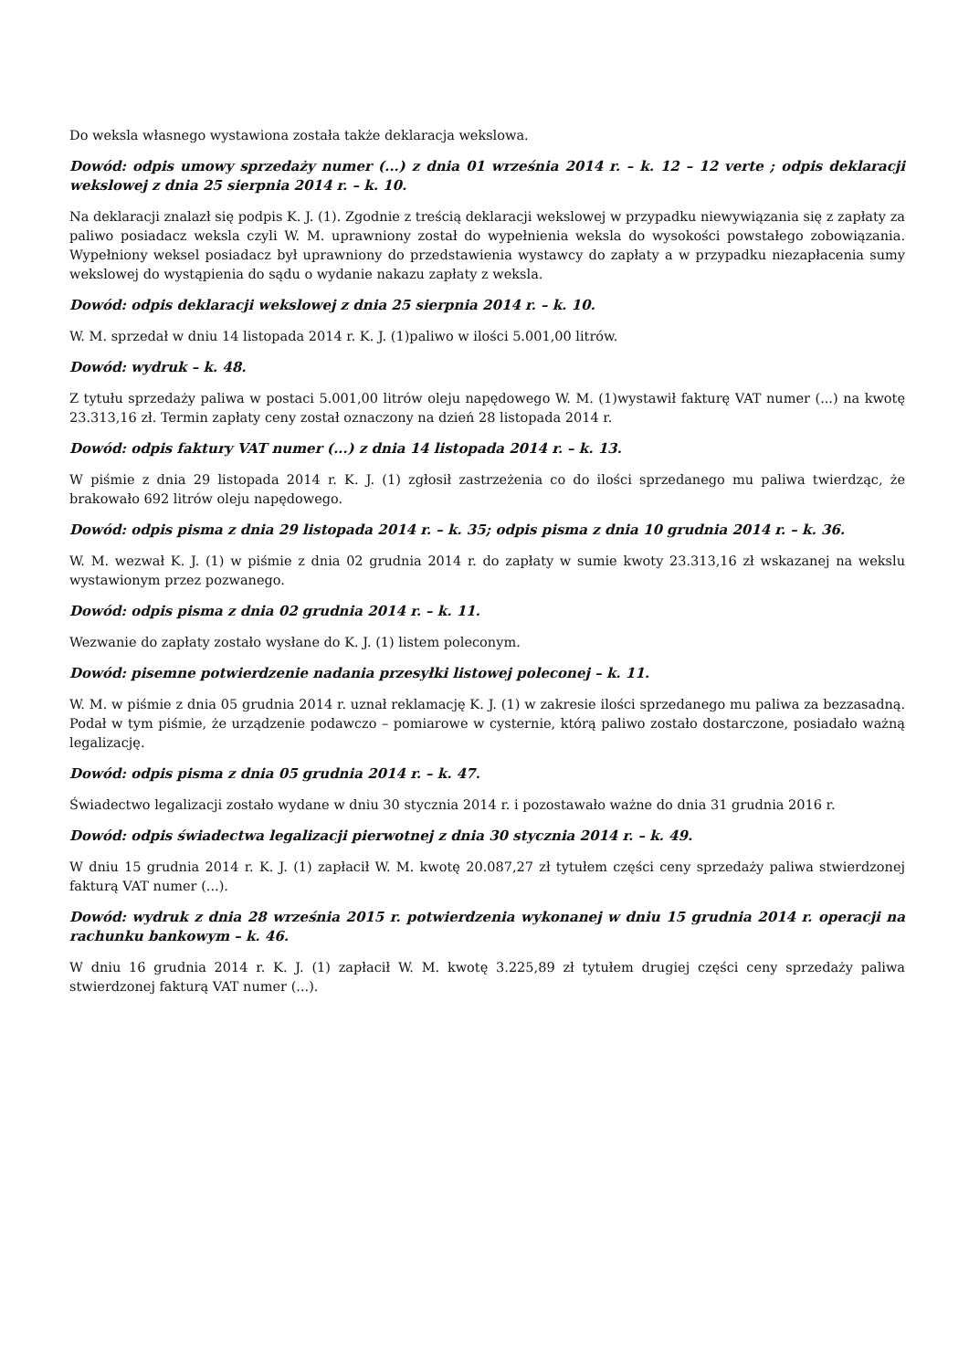Do weksla własnego wystawiona została także deklaracja wekslowa.
Dowód: odpis umowy sprzedaży numer (...) z dnia 01 września 2014 r. – k. 12 – 12 verte ; odpis deklaracji wekslowej z dnia 25 sierpnia 2014 r. – k. 10.
Na deklaracji znalazł się podpis K. J. (1). Zgodnie z treścią deklaracji wekslowej w przypadku niewywiązania się z zapłaty za paliwo posiadacz weksla czyli W. M. uprawniony został do wypełnienia weksla do wysokości powstałego zobowiązania. Wypełniony weksel posiadacz był uprawniony do przedstawienia wystawcy do zapłaty a w przypadku niezapłacenia sumy wekslowej do wystąpienia do sądu o wydanie nakazu zapłaty z weksla.
Dowód: odpis deklaracji wekslowej z dnia 25 sierpnia 2014 r. – k. 10.
W. M. sprzedał w dniu 14 listopada 2014 r. K. J. (1)paliwo w ilości 5.001,00 litrów.
Dowód: wydruk – k. 48.
Z tytułu sprzedaży paliwa w postaci 5.001,00 litrów oleju napędowego W. M. (1)wystawił fakturę VAT numer (...) na kwotę 23.313,16 zł. Termin zapłaty ceny został oznaczony na dzień 28 listopada 2014 r.
Dowód: odpis faktury VAT numer (...) z dnia 14 listopada 2014 r. – k. 13.
W piśmie z dnia 29 listopada 2014 r. K. J. (1) zgłosił zastrzeżenia co do ilości sprzedanego mu paliwa twierdząc, że brakowało 692 litrów oleju napędowego.
Dowód: odpis pisma z dnia 29 listopada 2014 r. – k. 35; odpis pisma z dnia 10 grudnia 2014 r. – k. 36.
W. M. wezwał K. J. (1) w piśmie z dnia 02 grudnia 2014 r. do zapłaty w sumie kwoty 23.313,16 zł wskazanej na wekslu wystawionym przez pozwanego.
Dowód: odpis pisma z dnia 02 grudnia 2014 r. – k. 11.
Wezwanie do zapłaty zostało wysłane do K. J. (1) listem poleconym.
Dowód: pisemne potwierdzenie nadania przesyłki listowej poleconej – k. 11.
W. M. w piśmie z dnia 05 grudnia 2014 r. uznał reklamację K. J. (1) w zakresie ilości sprzedanego mu paliwa za bezzasadną. Podał w tym piśmie, że urządzenie podawczo – pomiarowe w cysternie, którą paliwo zostało dostarczone, posiadało ważną legalizację.
Dowód: odpis pisma z dnia 05 grudnia 2014 r. – k. 47.
Świadectwo legalizacji zostało wydane w dniu 30 stycznia 2014 r. i pozostawało ważne do dnia 31 grudnia 2016 r.
Dowód: odpis świadectwa legalizacji pierwotnej z dnia 30 stycznia 2014 r. – k. 49.
W dniu 15 grudnia 2014 r. K. J. (1) zapłacił W. M. kwotę 20.087,27 zł tytułem części ceny sprzedaży paliwa stwierdzonej fakturą VAT numer (...).
Dowód: wydruk z dnia 28 września 2015 r. potwierdzenia wykonanej w dniu 15 grudnia 2014 r. operacji na rachunku bankowym – k. 46.
W dniu 16 grudnia 2014 r. K. J. (1) zapłacił W. M. kwotę 3.225,89 zł tytułem drugiej części ceny sprzedaży paliwa stwierdzonej fakturą VAT numer (...).